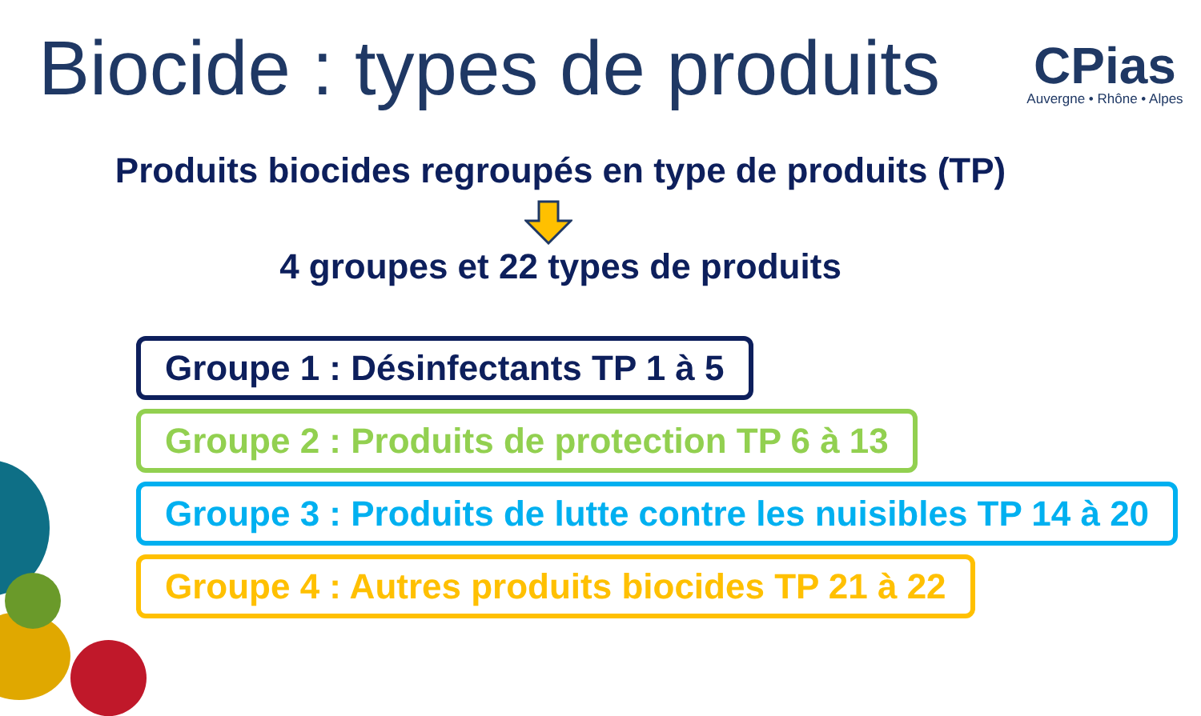Biocide : types de produits
CPias
Auvergne • Rhône • Alpes
Produits biocides regroupés en type de produits (TP)
4 groupes et 22 types de produits
Groupe 1 : Désinfectants TP 1 à 5
Groupe 2 : Produits de protection TP 6 à 13
Groupe 3 : Produits de lutte contre les nuisibles TP 14 à 20
Groupe 4 : Autres produits biocides TP 21 à 22